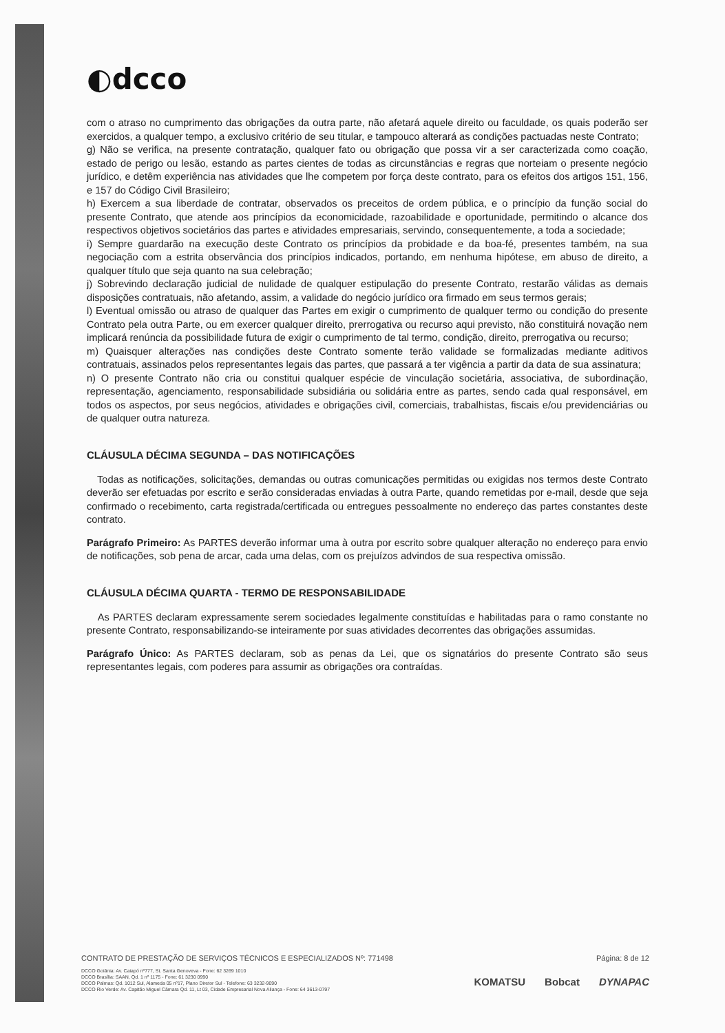◐dcco
com o atraso no cumprimento das obrigações da outra parte, não afetará aquele direito ou faculdade, os quais poderão ser exercidos, a qualquer tempo, a exclusivo critério de seu titular, e tampouco alterará as condições pactuadas neste Contrato;
g) Não se verifica, na presente contratação, qualquer fato ou obrigação que possa vir a ser caracterizada como coação, estado de perigo ou lesão, estando as partes cientes de todas as circunstâncias e regras que norteiam o presente negócio jurídico, e detêm experiência nas atividades que lhe competem por força deste contrato, para os efeitos dos artigos 151, 156, e 157 do Código Civil Brasileiro;
h) Exercem a sua liberdade de contratar, observados os preceitos de ordem pública, e o princípio da função social do presente Contrato, que atende aos princípios da economicidade, razoabilidade e oportunidade, permitindo o alcance dos respectivos objetivos societários das partes e atividades empresariais, servindo, consequentemente, a toda a sociedade;
i) Sempre guardarão na execução deste Contrato os princípios da probidade e da boa-fé, presentes também, na sua negociação com a estrita observância dos princípios indicados, portando, em nenhuma hipótese, em abuso de direito, a qualquer título que seja quanto na sua celebração;
j) Sobrevindo declaração judicial de nulidade de qualquer estipulação do presente Contrato, restarão válidas as demais disposições contratuais, não afetando, assim, a validade do negócio jurídico ora firmado em seus termos gerais;
l) Eventual omissão ou atraso de qualquer das Partes em exigir o cumprimento de qualquer termo ou condição do presente Contrato pela outra Parte, ou em exercer qualquer direito, prerrogativa ou recurso aqui previsto, não constituirá novação nem implicará renúncia da possibilidade futura de exigir o cumprimento de tal termo, condição, direito, prerrogativa ou recurso;
m) Quaisquer alterações nas condições deste Contrato somente terão validade se formalizadas mediante aditivos contratuais, assinados pelos representantes legais das partes, que passará a ter vigência a partir da data de sua assinatura;
n) O presente Contrato não cria ou constitui qualquer espécie de vinculação societária, associativa, de subordinação, representação, agenciamento, responsabilidade subsidiária ou solidária entre as partes, sendo cada qual responsável, em todos os aspectos, por seus negócios, atividades e obrigações civil, comerciais, trabalhistas, fiscais e/ou previdenciárias ou de qualquer outra natureza.
CLÁUSULA DÉCIMA SEGUNDA – DAS NOTIFICAÇÕES
Todas as notificações, solicitações, demandas ou outras comunicações permitidas ou exigidas nos termos deste Contrato deverão ser efetuadas por escrito e serão consideradas enviadas à outra Parte, quando remetidas por e-mail, desde que seja confirmado o recebimento, carta registrada/certificada ou entregues pessoalmente no endereço das partes constantes deste contrato.
Parágrafo Primeiro: As PARTES deverão informar uma à outra por escrito sobre qualquer alteração no endereço para envio de notificações, sob pena de arcar, cada uma delas, com os prejuízos advindos de sua respectiva omissão.
CLÁUSULA DÉCIMA QUARTA - TERMO DE RESPONSABILIDADE
As PARTES declaram expressamente serem sociedades legalmente constituídas e habilitadas para o ramo constante no presente Contrato, responsabilizando-se inteiramente por suas atividades decorrentes das obrigações assumidas.
Parágrafo Único: As PARTES declaram, sob as penas da Lei, que os signatários do presente Contrato são seus representantes legais, com poderes para assumir as obrigações ora contraídas.
CONTRATO DE PRESTAÇÃO DE SERVIÇOS TÉCNICOS E ESPECIALIZADOS Nº: 771498 Página: 8 de 12
DCCO Goiânia: Av. Caiapó nº777, St. Santa Genoveva - Fone: 62 3269 1010
DCCO Brasília: SAAN, Qd. 1 nº 1175 - Fone: 61 3230 0990
DCCO Palmas: Qd. 1012 Sul, Alameda 05 nº17, Plano Diretor Sul - Telefone: 63 3232-9090
DCCO Rio Verde: Av. Capitão Miguel Câmara Qd. 11, Lt 03, Cidade Empresarial Nova Aliança - Fone: 64 3613-0797
KOMATSU Bobcat DYNAPAC